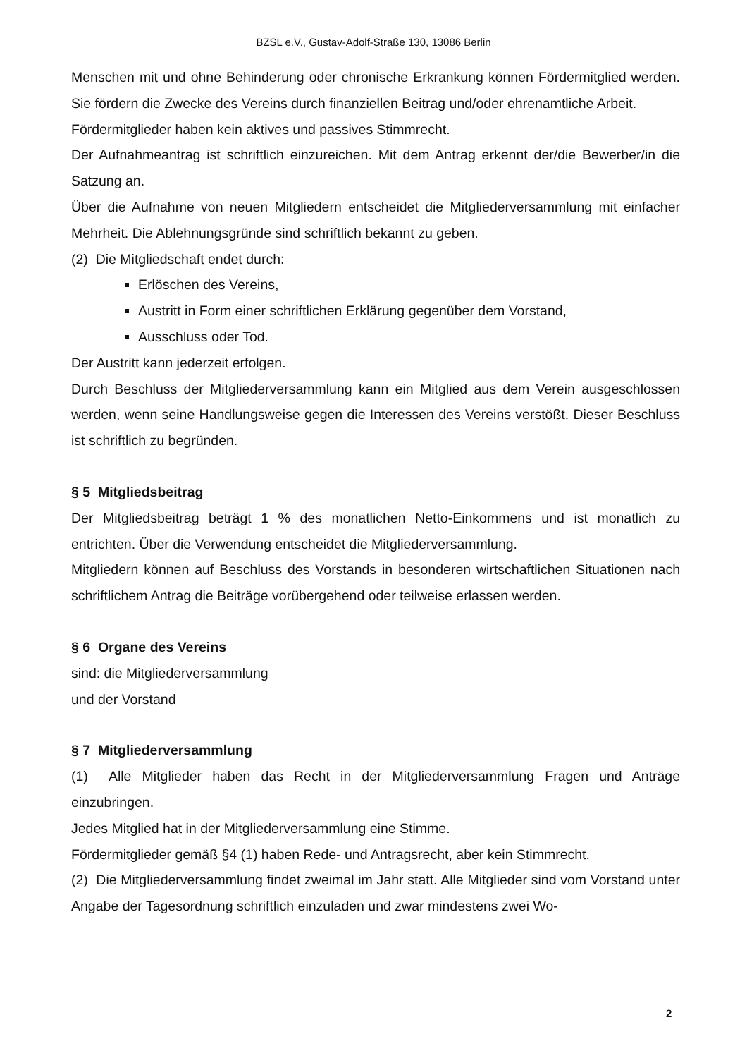BZSL e.V., Gustav-Adolf-Straße 130, 13086 Berlin
Menschen mit und ohne Behinderung oder chronische Erkrankung können Fördermitglied werden. Sie fördern die Zwecke des Vereins durch finanziellen Beitrag und/oder ehrenamtliche Arbeit.
Fördermitglieder haben kein aktives und passives Stimmrecht.
Der Aufnahmeantrag ist schriftlich einzureichen. Mit dem Antrag erkennt der/die Bewerber/in die Satzung an.
Über die Aufnahme von neuen Mitgliedern entscheidet die Mitgliederversammlung mit einfacher Mehrheit. Die Ablehnungsgründe sind schriftlich bekannt zu geben.
(2) Die Mitgliedschaft endet durch:
Erlöschen des Vereins,
Austritt in Form einer schriftlichen Erklärung gegenüber dem Vorstand,
Ausschluss oder Tod.
Der Austritt kann jederzeit erfolgen.
Durch Beschluss der Mitgliederversammlung kann ein Mitglied aus dem Verein ausgeschlossen werden, wenn seine Handlungsweise gegen die Interessen des Vereins verstößt. Dieser Beschluss ist schriftlich zu begründen.
§ 5 Mitgliedsbeitrag
Der Mitgliedsbeitrag beträgt 1 % des monatlichen Netto-Einkommens und ist monatlich zu entrichten. Über die Verwendung entscheidet die Mitgliederversammlung.
Mitgliedern können auf Beschluss des Vorstands in besonderen wirtschaftlichen Situationen nach schriftlichem Antrag die Beiträge vorübergehend oder teilweise erlassen werden.
§ 6 Organe des Vereins
sind: die Mitgliederversammlung
und der Vorstand
§ 7 Mitgliederversammlung
(1) Alle Mitglieder haben das Recht in der Mitgliederversammlung Fragen und Anträge einzubringen.
Jedes Mitglied hat in der Mitgliederversammlung eine Stimme.
Fördermitglieder gemäß §4 (1) haben Rede- und Antragsrecht, aber kein Stimmrecht.
(2) Die Mitgliederversammlung findet zweimal im Jahr statt. Alle Mitglieder sind vom Vorstand unter Angabe der Tagesordnung schriftlich einzuladen und zwar mindestens zwei Wo-
2